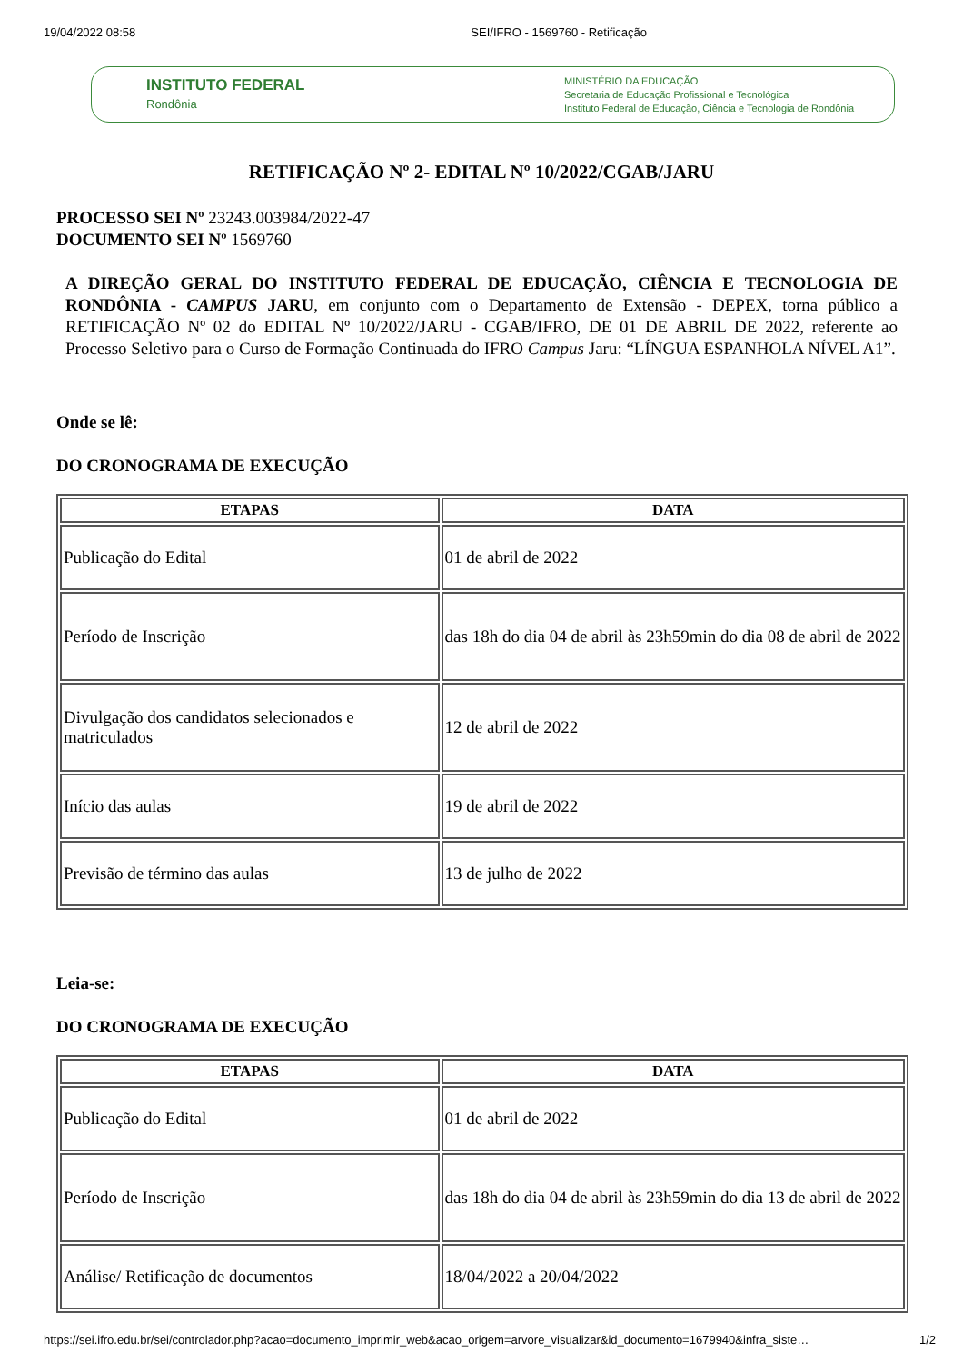19/04/2022 08:58 SEI/IFRO - 1569760 - Retificação
INSTITUTO FEDERAL
Rondônia
MINISTÉRIO DA EDUCAÇÃO
Secretaria de Educação Profissional e Tecnológica
Instituto Federal de Educação, Ciência e Tecnologia de Rondônia
RETIFICAÇÃO Nº 2- EDITAL Nº 10/2022/CGAB/JARU
PROCESSO SEI Nº 23243.003984/2022-47
DOCUMENTO SEI Nº 1569760
A DIREÇÃO GERAL DO INSTITUTO FEDERAL DE EDUCAÇÃO, CIÊNCIA E TECNOLOGIA DE RONDÔNIA - CAMPUS JARU, em conjunto com o Departamento de Extensão - DEPEX, torna público a RETIFICAÇÃO Nº 02 do EDITAL Nº 10/2022/JARU - CGAB/IFRO, DE 01 DE ABRIL DE 2022, referente ao Processo Seletivo para o Curso de Formação Continuada do IFRO Campus Jaru: “LÍNGUA ESPANHOLA NÍVEL A1”.
Onde se lê:
DO CRONOGRAMA DE EXECUÇÃO
| ETAPAS | DATA |
| --- | --- |
| Publicação do Edital | 01 de abril de 2022 |
| Período de Inscrição | das 18h do dia 04 de abril às 23h59min do dia 08 de abril de 2022 |
| Divulgação dos candidatos selecionados e matriculados | 12 de abril de 2022 |
| Início das aulas | 19 de abril de 2022 |
| Previsão de término das aulas | 13 de julho de 2022 |
Leia-se:
DO CRONOGRAMA DE EXECUÇÃO
| ETAPAS | DATA |
| --- | --- |
| Publicação do Edital | 01 de abril de 2022 |
| Período de Inscrição | das 18h do dia 04 de abril às 23h59min do dia 13 de abril de 2022 |
| Análise/ Retificação de documentos | 18/04/2022 a 20/04/2022 |
https://sei.ifro.edu.br/sei/controlador.php?acao=documento_imprimir_web&acao_origem=arvore_visualizar&id_documento=1679940&infra_siste… 1/2